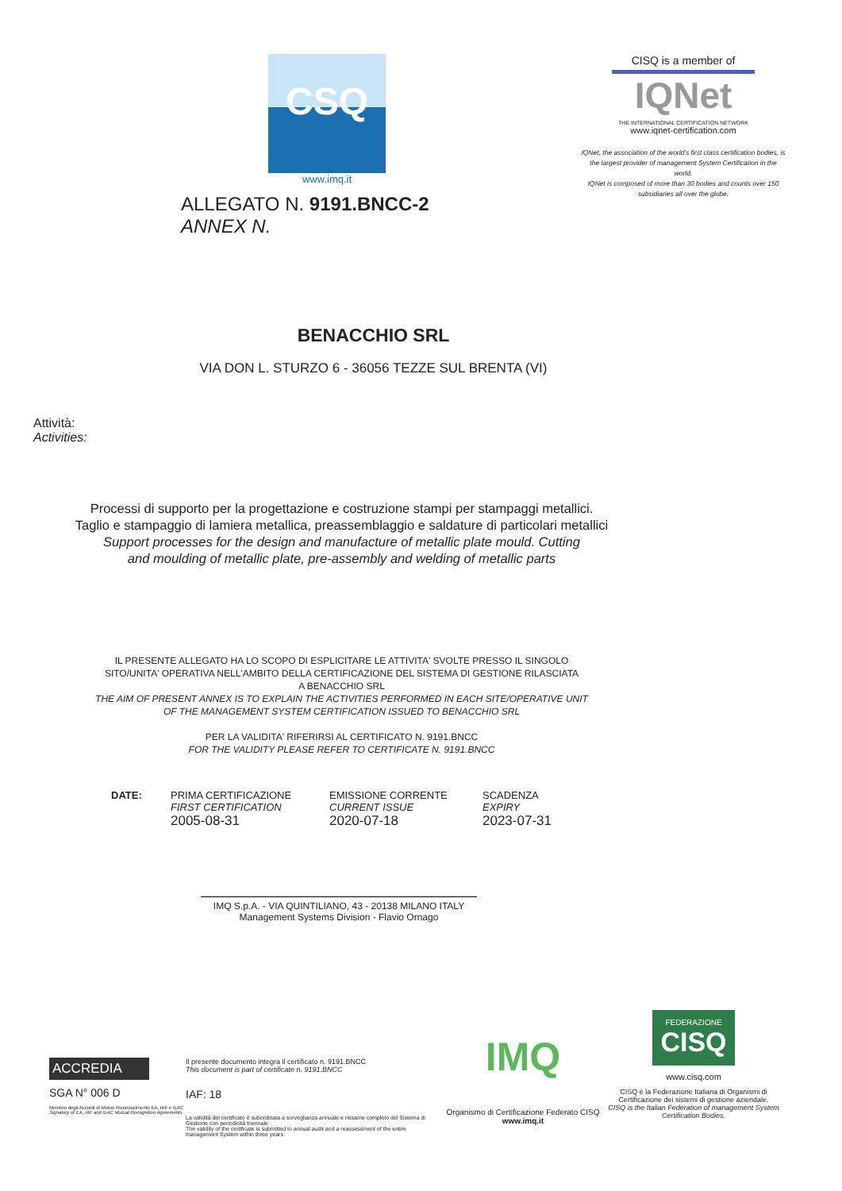CSQ
www.imq.it
ALLEGATO N. 9191.BNCC-2
ANNEX N.
CISQ is a member of
IQNet
THE INTERNATIONAL CERTIFICATION NETWORK
www.iqnet-certification.com
IQNet, the association of the world's first class certification bodies, is the largest provider of management System Certification in the world.
IQNet is composed of more than 30 bodies and counts over 150 subsidiaries all over the globe.
BENACCHIO SRL
VIA DON L. STURZO 6 - 36056 TEZZE SUL BRENTA (VI)
Attività:
Activities:
Processi di supporto per la progettazione e costruzione stampi per stampaggi metallici.
Taglio e stampaggio di lamiera metallica, preassemblaggio e saldature di particolari metallici
Support processes for the design and manufacture of metallic plate mould. Cutting
and moulding of metallic plate, pre-assembly and welding of metallic parts
IL PRESENTE ALLEGATO HA LO SCOPO DI ESPLICITARE LE ATTIVITA' SVOLTE PRESSO IL SINGOLO
SITO/UNITA' OPERATIVA NELL'AMBITO DELLA CERTIFICAZIONE DEL SISTEMA DI GESTIONE RILASCIATA
A BENACCHIO SRL
THE AIM OF PRESENT ANNEX IS TO EXPLAIN THE ACTIVITIES PERFORMED IN EACH SITE/OPERATIVE UNIT
OF THE MANAGEMENT SYSTEM CERTIFICATION ISSUED TO BENACCHIO SRL
PER LA VALIDITA' RIFERIRSI AL CERTIFICATO N. 9191.BNCC
FOR THE VALIDITY PLEASE REFER TO CERTIFICATE N. 9191.BNCC
DATE: PRIMA CERTIFICAZIONE
FIRST CERTIFICATION
2005-08-31
EMISSIONE CORRENTE
CURRENT ISSUE
2020-07-18
SCADENZA
EXPIRY
2023-07-31
IMQ S.p.A. - VIA QUINTILIANO, 43 - 20138 MILANO ITALY
Management Systems Division - Flavio Ornago
ACCREDIA
SGA N° 006 D
Membro degli Accordi di Mutuo Riconoscimento EA, IAF e ILAC
Signatory of EA, IAF and ILAC Mutual Recognition Agreements
Il presente documento integra il certificato n. 9191.BNCC
This document is part of certificate n. 9191.BNCC
IAF: 18
La validità del certificato è subordinata a sorveglianza annuale e riesame completo del Sistema di Gestione con periodicità triennale
The validity of the certificate is submitted to annual audit and a reassessment of the entire management System within three years
IMQ
Organismo di Certificazione Federato CISQ
www.imq.it
FEDERAZIONE
CISQ
www.cisq.com
CISQ è la Federazione Italiana di Organismi di Certificazione dei sistemi di gestione aziendale.
CISQ is the Italian Federation of management System Certification Bodies.